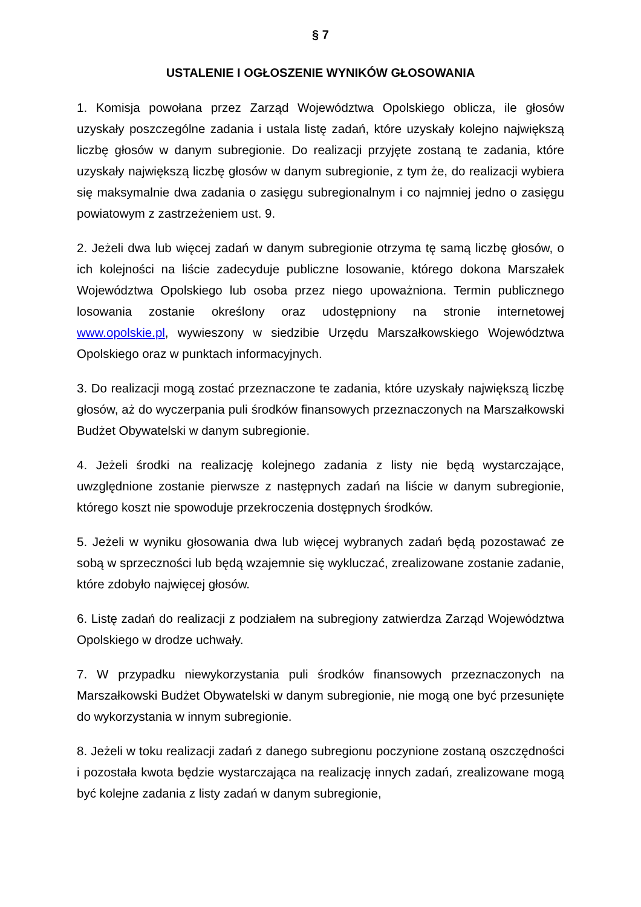§ 7
USTALENIE I OGŁOSZENIE WYNIKÓW GŁOSOWANIA
1. Komisja powołana przez Zarząd Województwa Opolskiego oblicza, ile głosów uzyskały poszczególne zadania i ustala listę zadań, które uzyskały kolejno największą liczbę głosów w danym subregionie. Do realizacji przyjęte zostaną te zadania, które uzyskały największą liczbę głosów w danym subregionie, z tym że, do realizacji wybiera się maksymalnie dwa zadania o zasięgu subregionalnym i co najmniej jedno o zasięgu powiatowym z zastrzeżeniem ust. 9.
2. Jeżeli dwa lub więcej zadań w danym subregionie otrzyma tę samą liczbę głosów, o ich kolejności na liście zadecyduje publiczne losowanie, którego dokona Marszałek Województwa Opolskiego lub osoba przez niego upoważniona. Termin publicznego losowania zostanie określony oraz udostępniony na stronie internetowej www.opolskie.pl, wywieszony w siedzibie Urzędu Marszałkowskiego Województwa Opolskiego oraz w punktach informacyjnych.
3. Do realizacji mogą zostać przeznaczone te zadania, które uzyskały największą liczbę głosów, aż do wyczerpania puli środków finansowych przeznaczonych na Marszałkowski Budżet Obywatelski w danym subregionie.
4. Jeżeli środki na realizację kolejnego zadania z listy nie będą wystarczające, uwzględnione zostanie pierwsze z następnych zadań na liście w danym subregionie, którego koszt nie spowoduje przekroczenia dostępnych środków.
5. Jeżeli w wyniku głosowania dwa lub więcej wybranych zadań będą pozostawać ze sobą w sprzeczności lub będą wzajemnie się wykluczać, zrealizowane zostanie zadanie, które zdobyło najwięcej głosów.
6. Listę zadań do realizacji z podziałem na subregiony zatwierdza Zarząd Województwa Opolskiego w drodze uchwały.
7. W przypadku niewykorzystania puli środków finansowych przeznaczonych na Marszałkowski Budżet Obywatelski w danym subregionie, nie mogą one być przesunięte do wykorzystania w innym subregionie.
8. Jeżeli w toku realizacji zadań z danego subregionu poczynione zostaną oszczędności i pozostała kwota będzie wystarczająca na realizację innych zadań, zrealizowane mogą być kolejne zadania z listy zadań w danym subregionie,